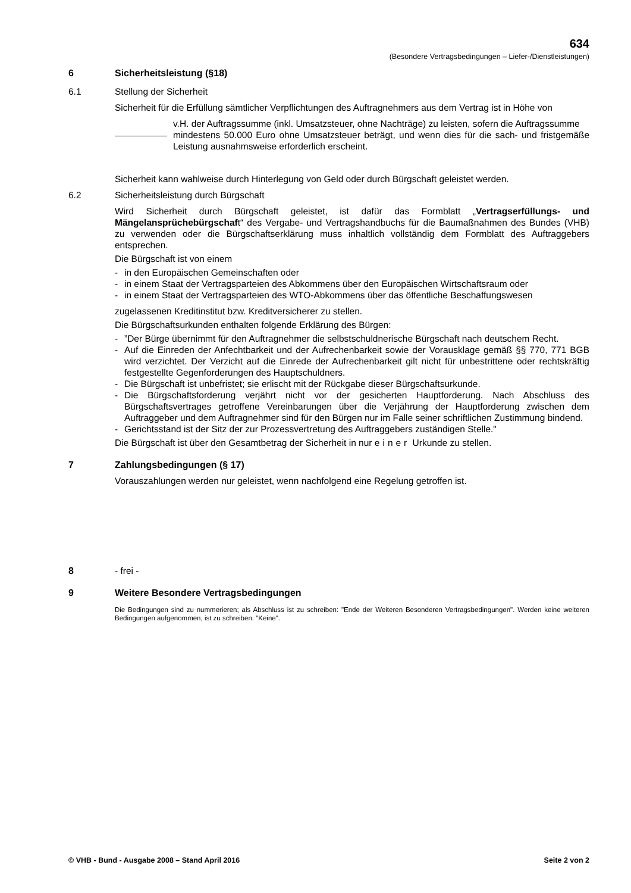634
(Besondere Vertragsbedingungen – Liefer-/Dienstleistungen)
6 Sicherheitsleistung (§18)
6.1 Stellung der Sicherheit
Sicherheit für die Erfüllung sämtlicher Verpflichtungen des Auftragnehmers aus dem Vertrag ist in Höhe von
v.H. der Auftragssumme (inkl. Umsatzsteuer, ohne Nachträge) zu leisten, sofern die Auftragssumme
mindestens 50.000 Euro ohne Umsatzsteuer beträgt, und wenn dies für die sach- und fristgemäße Leistung ausnahmsweise erforderlich erscheint.
Sicherheit kann wahlweise durch Hinterlegung von Geld oder durch Bürgschaft geleistet werden.
6.2 Sicherheitsleistung durch Bürgschaft
Wird Sicherheit durch Bürgschaft geleistet, ist dafür das Formblatt „Vertragserfüllungs- und Mängelansprüchebürgschaft“ des Vergabe- und Vertragshandbuchs für die Baumaßnahmen des Bundes (VHB) zu verwenden oder die Bürgschaftserklärung muss inhaltlich vollständig dem Formblatt des Auftraggebers entsprechen.
Die Bürgschaft ist von einem
- in den Europäischen Gemeinschaften oder
- in einem Staat der Vertragsparteien des Abkommens über den Europäischen Wirtschaftsraum oder
- in einem Staat der Vertragsparteien des WTO-Abkommens über das öffentliche Beschaffungswesen
zugelassenen Kreditinstitut bzw. Kreditversicherer zu stellen.
Die Bürgschaftsurkunden enthalten folgende Erklärung des Bürgen:
-”Der Bürge übernimmt für den Auftragnehmer die selbstschuldnerische Bürgschaft nach deutschem Recht.
- Auf die Einreden der Anfechtbarkeit und der Aufrechenbarkeit sowie der Vorausklage gemäß §§ 770, 771 BGB wird verzichtet. Der Verzicht auf die Einrede der Aufrechenbarkeit gilt nicht für unbestrittene oder rechtskräftig festgestellte Gegenforderungen des Hauptschuldners.
- Die Bürgschaft ist unbefristet; sie erlischt mit der Rückgabe dieser Bürgschaftsurkunde.
- Die Bürgschaftsforderung verjährt nicht vor der gesicherten Hauptforderung. Nach Abschluss des Bürgschaftsvertrages getroffene Vereinbarungen über die Verjährung der Hauptforderung zwischen dem Auftraggeber und dem Auftragnehmer sind für den Bürgen nur im Falle seiner schriftlichen Zustimmung bindend.
- Gerichtsstand ist der Sitz der zur Prozessvertretung des Auftraggebers zuständigen Stelle."
Die Bürgschaft ist über den Gesamtbetrag der Sicherheit in nur einer Urkunde zu stellen.
7 Zahlungsbedingungen (§ 17)
Vorauszahlungen werden nur geleistet, wenn nachfolgend eine Regelung getroffen ist.
8 - frei -
9 Weitere Besondere Vertragsbedingungen
Die Bedingungen sind zu nummerieren; als Abschluss ist zu schreiben: "Ende der Weiteren Besonderen Vertragsbedingungen". Werden keine weiteren Bedingungen aufgenommen, ist zu schreiben: "Keine".
© VHB - Bund - Ausgabe 2008 – Stand April 2016 Seite 2 von 2